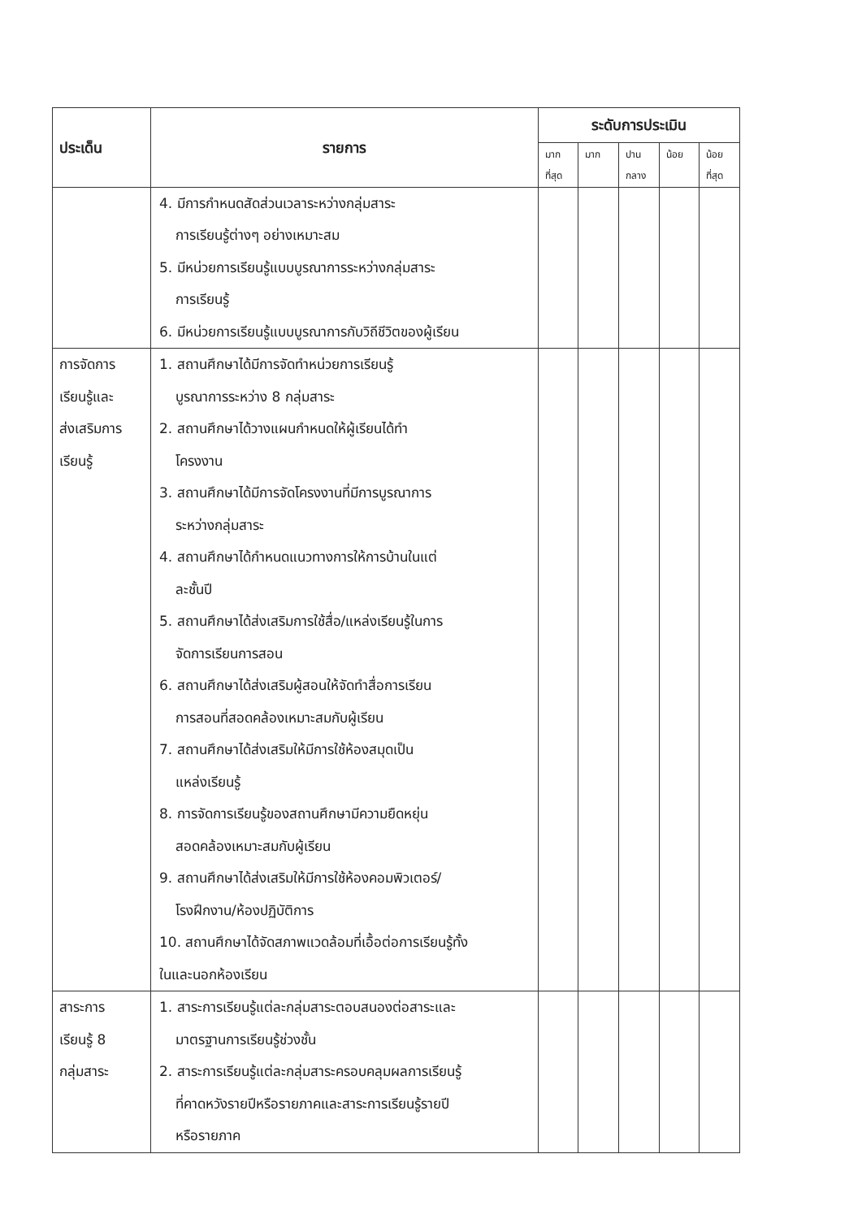| ประเด็น | รายการ | ระดับการประเมิน | | | | |
| --- | --- | --- | --- | --- | --- | --- |
| | | มาก ที่สุด | มาก | ปาน กลาง | น้อย | น้อย ที่สุด |
| | 4. มีการกำหนดสัดส่วนเวลาระหว่างกลุ่มสาระ การเรียนรู้ต่างๆ อย่างเหมาะสม 5. มีหน่วยการเรียนรู้แบบบูรณาการระหว่างกลุ่มสาระ การเรียนรู้ 6. มีหน่วยการเรียนรู้แบบบูรณาการกับวิถีชีวิตของผู้เรียน | | | | | |
| การจัดการ เรียนรู้และ ส่งเสริมการ เรียนรู้ | 1. สถานศึกษาได้มีการจัดทำหน่วยการเรียนรู้ บูรณาการระหว่าง 8 กลุ่มสาระ 2. สถานศึกษาได้วางแผนกำหนดให้ผู้เรียนได้ทำ โครงงาน 3. สถานศึกษาได้มีการจัดโครงงานที่มีการบูรณาการ ระหว่างกลุ่มสาระ 4. สถานศึกษาได้กำหนดแนวทางการให้การบ้านในแต่ ละชั้นปี 5. สถานศึกษาได้ส่งเสริมการใช้สื่อ/แหล่งเรียนรู้ในการ จัดการเรียนการสอน 6. สถานศึกษาได้ส่งเสริมผู้สอนให้จัดทำสื่อการเรียน การสอนที่สอดคล้องเหมาะสมกับผู้เรียน 7. สถานศึกษาได้ส่งเสริมให้มีการใช้ห้องสมุดเป็น แหล่งเรียนรู้ 8. การจัดการเรียนรู้ของสถานศึกษามีความยืดหยุ่น สอดคล้องเหมาะสมกับผู้เรียน 9. สถานศึกษาได้ส่งเสริมให้มีการใช้ห้องคอมพิวเตอร์/ โรงฝึกงาน/ห้องปฏิบัติการ 10. สถานศึกษาได้จัดสภาพแวดล้อมที่เอื้อต่อการเรียนรู้ทั้ง ในและนอกห้องเรียน | | | | | |
| สาระการ เรียนรู้ 8 กลุ่มสาระ | 1. สาระการเรียนรู้แต่ละกลุ่มสาระตอบสนองต่อสาระและ มาตรฐานการเรียนรู้ช่วงชั้น 2. สาระการเรียนรู้แต่ละกลุ่มสาระครอบคลุมผลการเรียนรู้ ที่คาดหวังรายปีหรือรายภาคและสาระการเรียนรู้รายปี หรือรายภาค | | | | | |